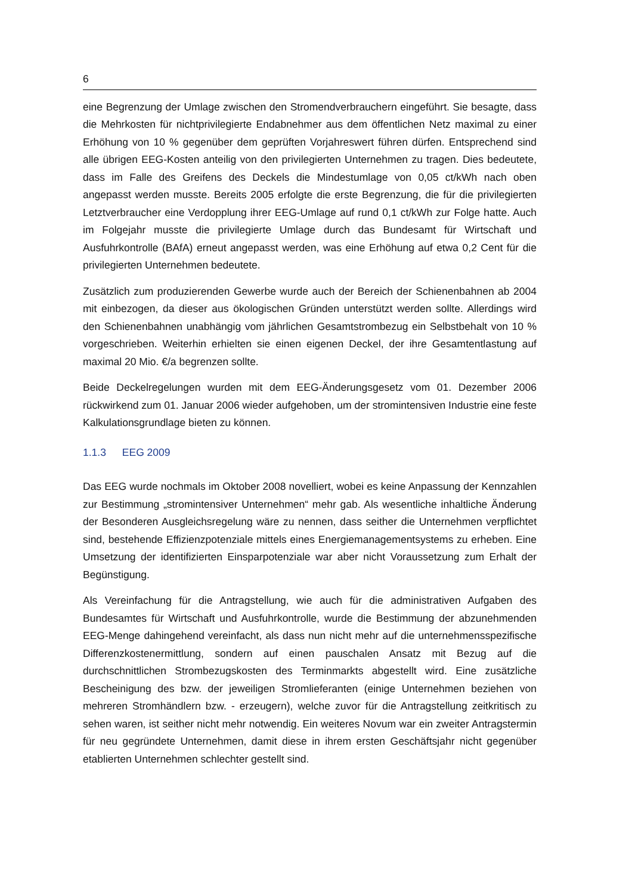6
eine Begrenzung der Umlage zwischen den Stromendverbrauchern eingeführt. Sie besagte, dass die Mehrkosten für nichtprivilegierte Endabnehmer aus dem öffentlichen Netz maximal zu einer Erhöhung von 10 % gegenüber dem geprüften Vorjahreswert führen dürfen. Entsprechend sind alle übrigen EEG-Kosten anteilig von den privilegierten Unternehmen zu tragen. Dies bedeutete, dass im Falle des Greifens des Deckels die Mindestumlage von 0,05 ct/kWh nach oben angepasst werden musste. Bereits 2005 erfolgte die erste Begrenzung, die für die privilegierten Letztverbraucher eine Verdopplung ihrer EEG-Umlage auf rund 0,1 ct/kWh zur Folge hatte. Auch im Folgejahr musste die privilegierte Umlage durch das Bundesamt für Wirtschaft und Ausfuhrkontrolle (BAfA) erneut angepasst werden, was eine Erhöhung auf etwa 0,2 Cent für die privilegierten Unternehmen bedeutete.
Zusätzlich zum produzierenden Gewerbe wurde auch der Bereich der Schienenbahnen ab 2004 mit einbezogen, da dieser aus ökologischen Gründen unterstützt werden sollte. Allerdings wird den Schienenbahnen unabhängig vom jährlichen Gesamtstrombezug ein Selbstbehalt von 10 % vorgeschrieben. Weiterhin erhielten sie einen eigenen Deckel, der ihre Gesamtentlastung auf maximal 20 Mio. €/a begrenzen sollte.
Beide Deckelregelungen wurden mit dem EEG-Änderungsgesetz vom 01. Dezember 2006 rückwirkend zum 01. Januar 2006 wieder aufgehoben, um der stromintensiven Industrie eine feste Kalkulationsgrundlage bieten zu können.
1.1.3 EEG 2009
Das EEG wurde nochmals im Oktober 2008 novelliert, wobei es keine Anpassung der Kennzahlen zur Bestimmung „stromintensiver Unternehmen“ mehr gab. Als wesentliche inhaltliche Änderung der Besonderen Ausgleichsregelung wäre zu nennen, dass seither die Unternehmen verpflichtet sind, bestehende Effizienzpotenziale mittels eines Energiemanagementsystems zu erheben. Eine Umsetzung der identifizierten Einsparpotenziale war aber nicht Voraussetzung zum Erhalt der Begünstigung.
Als Vereinfachung für die Antragstellung, wie auch für die administrativen Aufgaben des Bundesamtes für Wirtschaft und Ausfuhrkontrolle, wurde die Bestimmung der abzunehmenden EEG-Menge dahingehend vereinfacht, als dass nun nicht mehr auf die unternehmensspezifische Differenzkostenermittlung, sondern auf einen pauschalen Ansatz mit Bezug auf die durchschnittlichen Strombezugskosten des Terminmarkts abgestellt wird. Eine zusätzliche Bescheinigung des bzw. der jeweiligen Stromlieferanten (einige Unternehmen beziehen von mehreren Stromhändlern bzw. - erzeugern), welche zuvor für die Antragstellung zeitkritisch zu sehen waren, ist seither nicht mehr notwendig. Ein weiteres Novum war ein zweiter Antragstermin für neu gegründete Unternehmen, damit diese in ihrem ersten Geschäftsjahr nicht gegenüber etablierten Unternehmen schlechter gestellt sind.